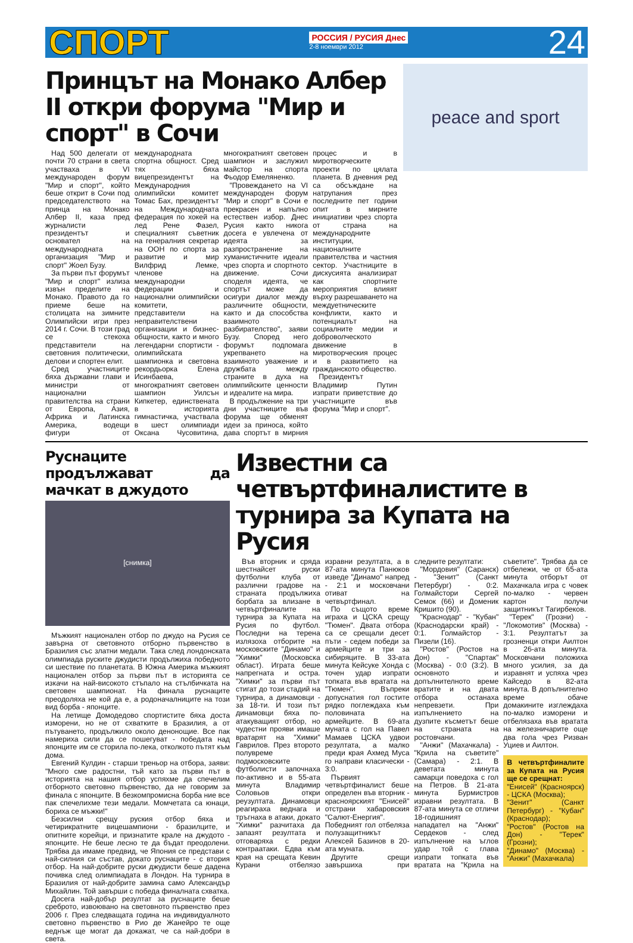СПОРТ РОССИЯ / РУСИЯ Днес
2-8 ноември 2012 24
Принцът на Монако Албер II откри форума "Мир и спорт" в Сочи
Над 500 делегати от почти 70 страни в света участваха в VI международен форум "Мир и спорт", който беше открит в Сочи под председателството на принца на Монако Албер II, каза пред журналисти президентът и основател на международната организация "Мир и спорт" Жоел Бузу.
За първи път форумът "Мир и спорт" излиза извън пределите на Монако. Правото да го приеме беше на столицата на зимните Олимпийски игри през 2014 г. Сочи. В този град се стекоха представители на световния политически, делови и спортен елит.
Сред участниците бяха държавни глави и министри от национални правителства на страни от Европа, Азия, Африка и Латинска Америка, водещи фигури от международната спортна общност. Сред тях бяха вицепрезидентът на Международния олимпийски комитет Томас Бах, президентът на Международната федерация по хокей на лед Рене Фазел, специалният съветник на генералния секретар на ООН по спорта за развитие и мир Вилфрид Лемке, членове на международни федерации и национални олимпийски комитети, представители на неправителствени организации и бизнес-общности, както и много легендарни спортисти - олимпийската шампионка и световна рекордьорка Елена Исинбаева, многократният световен шампион Уилсън Кипкетер, единствената в историята гимнастичка, участвала в шест олимпиади Оксана Чусовитина, многократният световен шампион и заслужил майстор на спорта Фьодор Емеляненко.
"Провеждането на VI международен форум "Мир и спорт" в Сочи е прекрасен и напълно естествен избор. Днес Русия както никога досега е увлечена от идеята за разпространение на хуманистичните идеали чрез спорта и спортното движение. Сочи споделя идеята, че спортът може да осигури диалог между различните общности, както и да способства взаимното разбирателство", заяви Бузу. Според него форумът подпомага укрепването на взаимното уважение и дружбата между страните в духа на олимпийските ценности и идеалите на мира.
В продължение на три дни участниците във форума ще обменят идеи за приноса, който дава спортът в мирния процес и в миротворческите проекти по цялата планета. В дневния ред са обсъждане на натрупания през последните пет години опит в мирните инициативи чрез спорта от страна на международните институции, националните правителства и частния сектор. Участниците в дискусията анализират как спортните мероприятия влияят върху разрешаването на междуетническите конфликти, както и потенциалът на социалните медии и доброволческото движение в миротворческия процес и в развитието на гражданското общество.
Президентът Владимир Путин изпрати приветствие до участниците във форума "Мир и спорт".
peace and sport
Руснаците продължават да мачкат в джудото
[снимка]
Мъжкият национален отбор по джудо на Русия се завърна от световното отборно първенство в Бразилия със златни медали. Така след лондонската олимпиада руските джудисти продължиха победното си шествие по планетата. В Южна Америка мъжкият национален отбор за първи път в историята се изкачи на най-високото стъпало на стълбичката на световен шампионат. На финала руснаците преодоляха не кой да е, а родоначалниците на този вид борба - японците.
На летище Домодедово спортистите бяха доста изморени, но не от схватките в Бразилия, а от пътуването, продължило около денонощие. Все пак намериха сили да се пошегуват - победата над японците им се сторила по-лека, отколкото пътят към дома.
Евгений Кулдин - старши треньор на отбора, заяви: "Много сме радостни, тъй като за първи път в историята на нашия отбор успяхме да спечелим отборното световно първенство, да не говорим за финала с японците. В безкомпромисна борба ние все пак спечелихме тези медали. Момчетата са юнаци, бориха се мъжки!"
Безсилни срещу руския отбор бяха и четирикратните вицешампиони - бразилците, и опитните корейци, и признатите крале на джудото - японците. Не беше лесно те да бъдат преодолени. Трябва да имаме предвид, че Япония се представи с най-силния си състав, докато руснаците - с втория отбор. На най-добрите руски джудисти беше дадена почивка след олимпиадата в Лондон. На турнира в Бразилия от най-добрите замина само Александър Михайлин. Той завърши с победа финалната схватка.
Досега най-добър резултат за руснаците беше среброто, извоювано на световното първенство през 2006 г. През следващата година на индивидуалното световно първенство в Рио де Жанейро те още веднъж ще могат да докажат, че са най-добри в света.
Известни са четвъртфиналистите в турнира за Купата на Русия
Във вторник и сряда шестнайсет руски футболни клуба от различни градове на страната продължиха борбата за влизане в четвъртфиналите на турнира за Купата на Русия по футбол. Последни на терена излязоха отборите на московските "Динамо" и "Химки" (Московска област). Играта беше напрегната и остра. "Химки" за първи път стигат до този стадий на турнира, а динамовци - за 18-ти. И този път динамовци бяха по-атакуващият отбор, но чудестни прояви имаше вратарят на "Химки" Гаврилов. През второто полувреме подмосковските футболисти започнаха по-активно и в 55-ата минута Владимир Соловьов откри реузултата. Динамовци реагираха веднага и тръгнаха в атаки, докато "Химки" разчитаха да запазят резултата и отговаряха с редки контраатаки. Едва към края на срещата Кевин Курани отбелязо изравни резултата, а в 87-ата минута Панюков изведе "Динамо" напред - 2:1 и московчани отиват на четвъртфинал.
По същото време играха и ЦСКА срещу "Тюмен". Двата отбора са се срещали десет пъти - седем победи за армейците и три за сибиряците. В 33-ата минута Кейсуке Хонда с точен удар изпрати топката във вратата на "Тюмен". Въпреки допуснатия гол гостите рядко поглеждаха към половината на армейците. В 69-ата мунатa с гол на Павел Мамаев ЦСКА удвои резултата, а малко преди края Ахмед Муса го направи класически - 3:0.
Първият четвъртфиналист беше определен във вторник - красноярският "Енисей" отстрани хабаровския "Салют-Енергия". Победният гол отбеляза полузащитникът Алексей Базинов в 20-ата мунатa.
Другите срещи завършиха при следните резултати:
"Мордовия" (Саранск) - "Зенит" (Санкт Петербург) - 0:2. Голмайстори Сергей Семок (66) и Доменик Кришито (90).
"Краснодар" - "Кубан" (Краснодарски край) - 0:1. Голмайстор - Пизели (16).
"Ростов" (Ростов на Дон) - "Спартак" (Москва) - 0:0 (3:2). В основното и допълнителното време вратите и на двата отбора останаха непревзети. При изпълнението на дузпите късметът беше на страната на ростовчани.
"Анжи" (Махачкала) - "Крила на съветите" (Самара) - 2:1. В деветата минута самарци поведоха с гол на Петров. В 21-ата минута Бурмистров изравни резултата. В 87-ата минута се отличи 18-годишният нападател на "Анжи" Сердеков - след изпълнение на ъглов удар той с глава изпрати топката във вратата на "Крила на съветите". Трябва да се отбележи, че от 65-ата минута отборът от Махачкала игра с човек по-малко - червен картон получи защитникът Тагирбеков.
"Терек" (Грозни) - "Локомотив" (Москва) - 3:1. Резултатът за грозненци откри Аилтон в 26-ата минута. Московчани положиха много усилия, за да изравнят и успяха чрез Кайседо в 82-ата минута. В допълнително време обаче домакините изглеждаха по-малко изморени и отбелязаха във вратата на железничарите още два гола чрез Ризван Уциев и Аилтон.
В четвъртфиналите за Купата на Русия ще се срещнат:
"Енисей" (Красноярск) - ЦСКА (Москва);
"Зенит" (Санкт Петербург) - "Кубан" (Краснодар);
"Ростов" (Ростов на Дон) - "Терек" (Грозни);
"Динамо" (Москва) - "Анжи" (Махачкала)